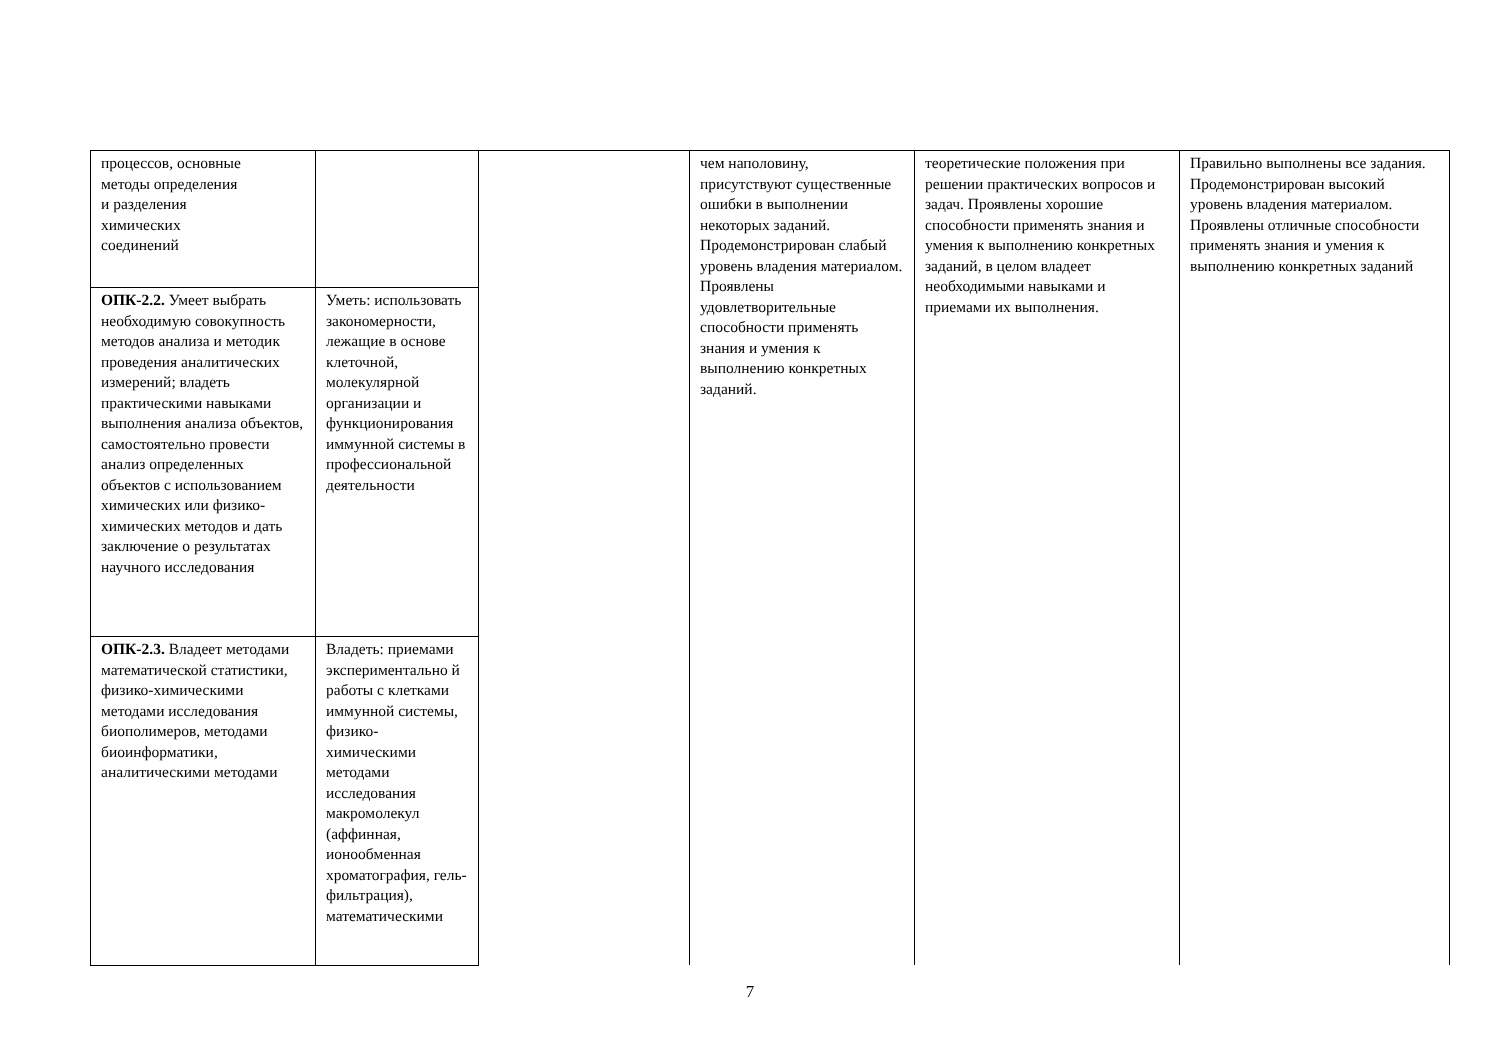| процессов, основные методы определения и разделения химических соединений | | | чем наполовину, присутствуют существенные ошибки в выполнении некоторых заданий. Продемонстрирован слабый уровень владения материалом. Проявлены удовлетворительные способности применять знания и умения к выполнению конкретных заданий. | теоретические положения при решении практических вопросов и задач. Проявлены хорошие способности применять знания и умения к выполнению конкретных заданий, в целом владеет необходимыми навыками и приемами их выполнения. | Правильно выполнены все задания. Продемонстрирован высокий уровень владения материалом. Проявлены отличные способности применять знания и умения к выполнению конкретных заданий |
| ОПК-2.2. Умеет выбрать необходимую совокупность методов анализа и методик проведения аналитических измерений; владеть практическими навыками выполнения анализа объектов, самостоятельно провести анализ определенных объектов с использованием химических или физико-химических методов и дать заключение о результатах научного исследования | Уметь: использовать закономерности, лежащие в основе клеточной, молекулярной организации и функционирования иммунной системы в профессиональной деятельности | | | | |
| ОПК-2.3. Владеет методами математической статистики, физико-химическими методами исследования биополимеров, методами биоинформатики, аналитическими методами | Владеть: приемами экспериментально й работы с клетками иммунной системы, физико-химическими методами исследования макромолекул (аффинная, ионообменная хроматография, гель-фильтрация), математическими | | | | |
7